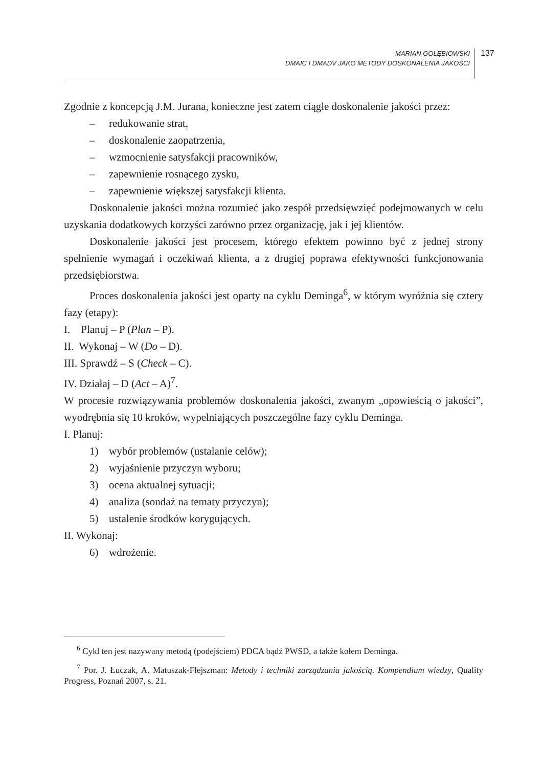MARIAN GOŁĘBIOWSKI
DMAIC I DMADV JAKO METODY DOSKONALENIA JAKOŚCI
137
Zgodnie z koncepcją J.M. Jurana, konieczne jest zatem ciągłe doskonalenie jakości przez:
– redukowanie strat,
– doskonalenie zaopatrzenia,
– wzmocnienie satysfakcji pracowników,
– zapewnienie rosnącego zysku,
– zapewnienie większej satysfakcji klienta.
Doskonalenie jakości można rozumieć jako zespół przedsięwzięć podejmowanych w celu uzyskania dodatkowych korzyści zarówno przez organizację, jak i jej klientów.
Doskonalenie jakości jest procesem, którego efektem powinno być z jednej strony spełnienie wymagań i oczekiwań klienta, a z drugiej poprawa efektywności funkcjonowania przedsiębiorstwa.
Proces doskonalenia jakości jest oparty na cyklu Deminga<sup>6</sup>, w którym wyróżnia się cztery fazy (etapy):
I. Planuj – P (Plan – P).
II. Wykonaj – W (Do – D).
III. Sprawdź – S (Check – C).
IV. Działaj – D (Act – A)<sup>7</sup>.
W procesie rozwiązywania problemów doskonalenia jakości, zwanym „opowieścią o jakości”, wyodrębnia się 10 kroków, wypełniających poszczególne fazy cyklu Deminga.
I. Planuj:
1) wybór problemów (ustalanie celów);
2) wyjaśnienie przyczyn wyboru;
3) ocena aktualnej sytuacji;
4) analiza (sondaż na tematy przyczyn);
5) ustalenie środków korygujących.
II. Wykonaj:
6) wdrożenie.
<sup>6</sup> Cykl ten jest nazywany metodą (podejściem) PDCA bądź PWSD, a także kołem Deminga.
<sup>7</sup> Por. J. Łuczak, A. Matuszak-Flejszman: Metody i techniki zarządzania jakością. Kompendium wiedzy, Quality Progress, Poznań 2007, s. 21.